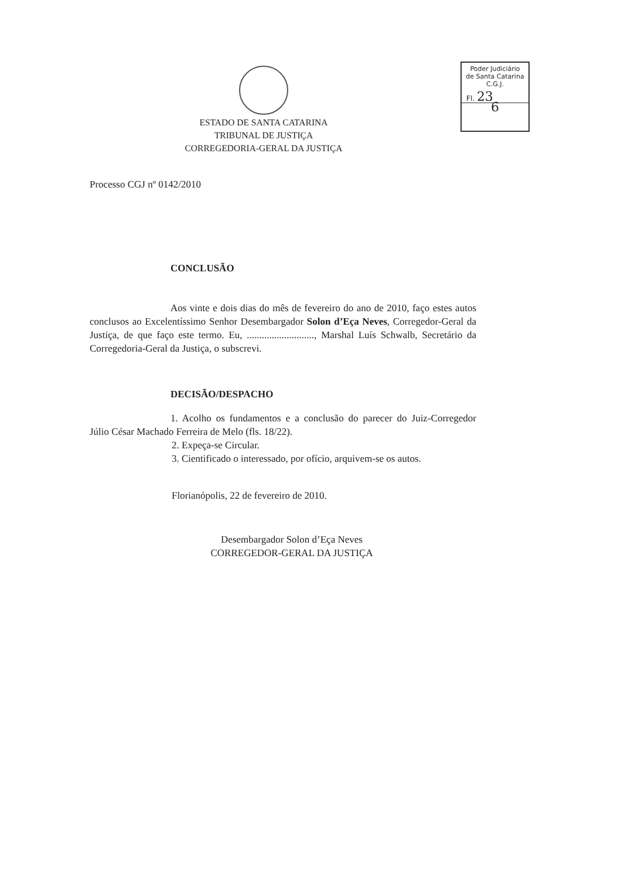Poder Judiciário
de Santa Catarina
C.G.J.
Fl. 23
6
ESTADO DE SANTA CATARINA
TRIBUNAL DE JUSTIÇA
CORREGEDORIA-GERAL DA JUSTIÇA
Processo CGJ nº 0142/2010
CONCLUSÃO
Aos vinte e dois dias do mês de fevereiro do ano de 2010, faço estes autos conclusos ao Excelentíssimo Senhor Desembargador Solon d’Eça Neves, Corregedor-Geral da Justiça, de que faço este termo. Eu, ..........................., Marshal Luís Schwalb, Secretário da Corregedoria-Geral da Justiça, o subscrevi.
DECISÃO/DESPACHO
1. Acolho os fundamentos e a conclusão do parecer do Juiz-Corregedor Júlio César Machado Ferreira de Melo (fls. 18/22).
2. Expeça-se Circular.
3. Cientificado o interessado, por ofício, arquivem-se os autos.
Florianópolis, 22 de fevereiro de 2010.
Desembargador Solon d’Eça Neves
CORREGEDOR-GERAL DA JUSTIÇA